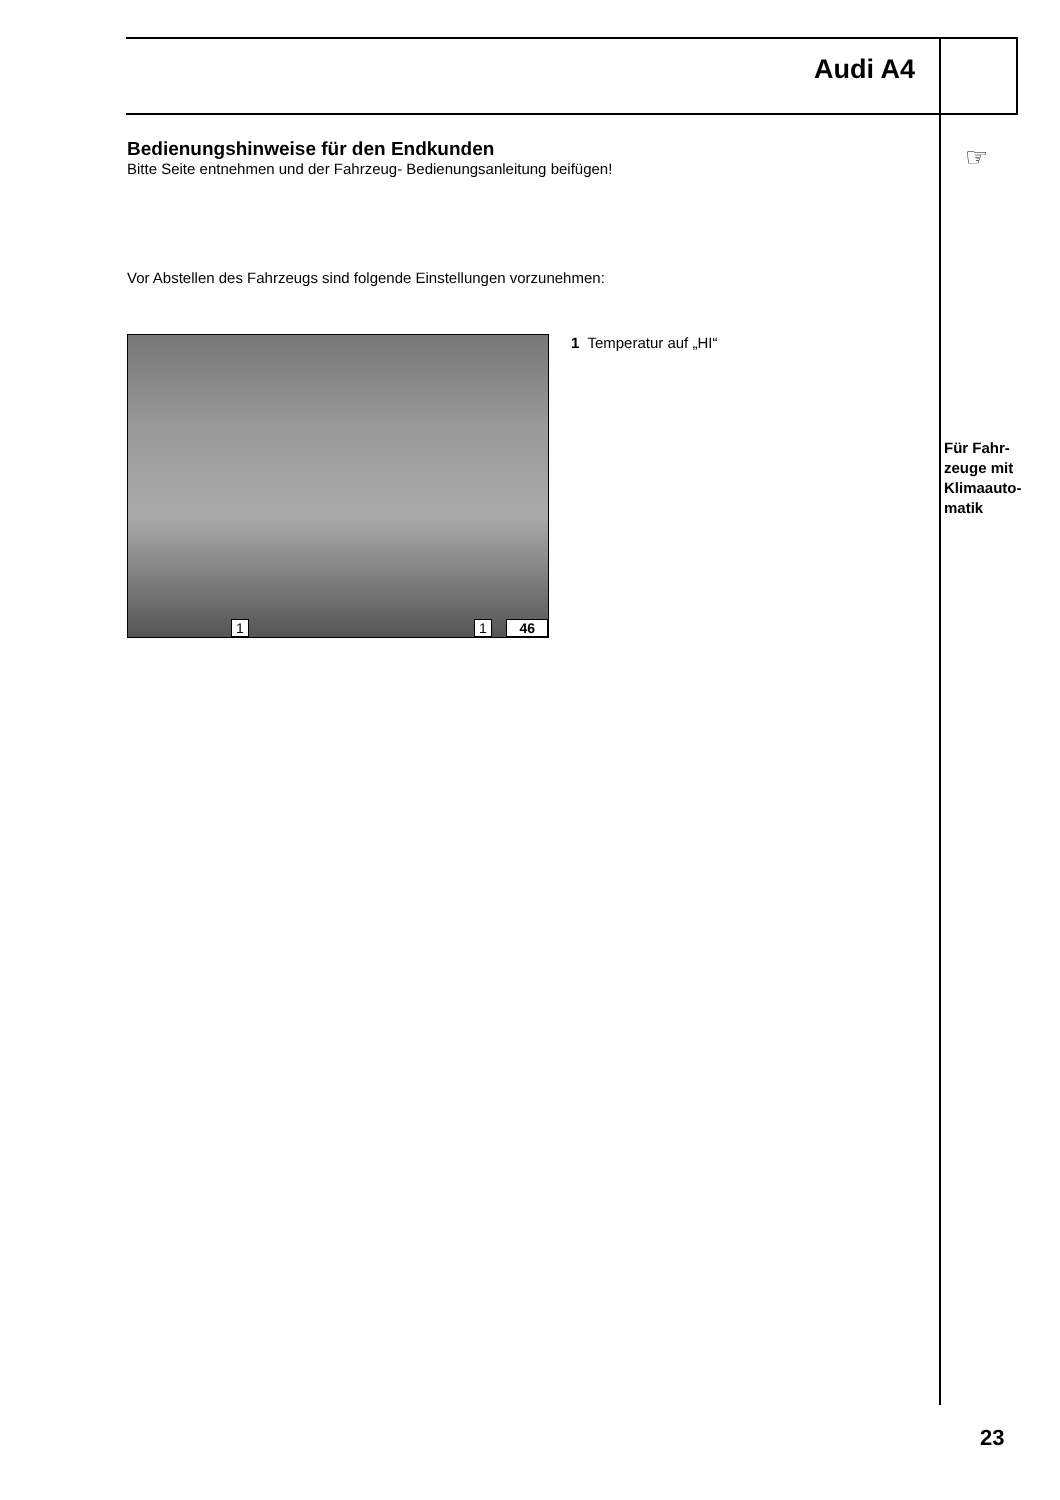Audi A4
☞
Bedienungshinweise für den Endkunden
Bitte Seite entnehmen und der Fahrzeug- Bedienungsanleitung beifügen!
Vor Abstellen des Fahrzeugs sind folgende Einstellungen vorzunehmen:
1 1 46
1 Temperatur auf „HI“
Für Fahr-
zeuge mit
Klimaauto-
matik
23